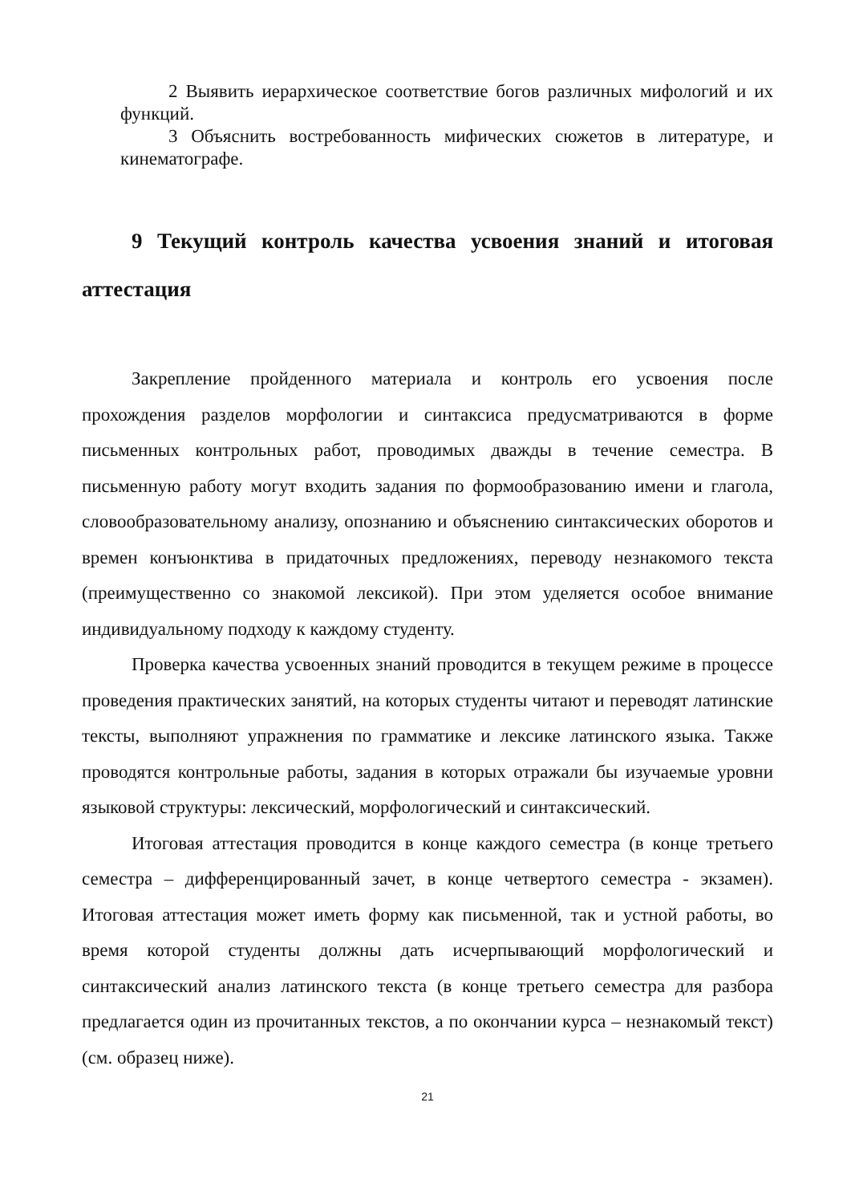2 Выявить иерархическое соответствие богов различных мифологий и их функций.
3 Объяснить востребованность мифических сюжетов в литературе, и кинематографе.
9 Текущий контроль качества усвоения знаний и итоговая аттестация
Закрепление пройденного материала и контроль его усвоения после прохождения разделов морфологии и синтаксиса предусматриваются в форме письменных контрольных работ, проводимых дважды в течение семестра. В письменную работу могут входить задания по формообразованию имени и глагола, словообразовательному анализу, опознанию и объяснению синтаксических оборотов и времен конъюнктива в придаточных предложениях, переводу незнакомого текста (преимущественно со знакомой лексикой). При этом уделяется особое внимание индивидуальному подходу к каждому студенту.
Проверка качества усвоенных знаний проводится в текущем режиме в процессе проведения практических занятий, на которых студенты читают и переводят латинские тексты, выполняют упражнения по грамматике и лексике латинского языка. Также проводятся контрольные работы, задания в которых отражали бы изучаемые уровни языковой структуры: лексический, морфологический и синтаксический.
Итоговая аттестация проводится в конце каждого семестра (в конце третьего семестра – дифференцированный зачет, в конце четвертого семестра - экзамен). Итоговая аттестация может иметь форму как письменной, так и устной работы, во время которой студенты должны дать исчерпывающий морфологический и синтаксический анализ латинского текста (в конце третьего семестра для разбора предлагается один из прочитанных текстов, а по окончании курса – незнакомый текст) (см. образец ниже).
21